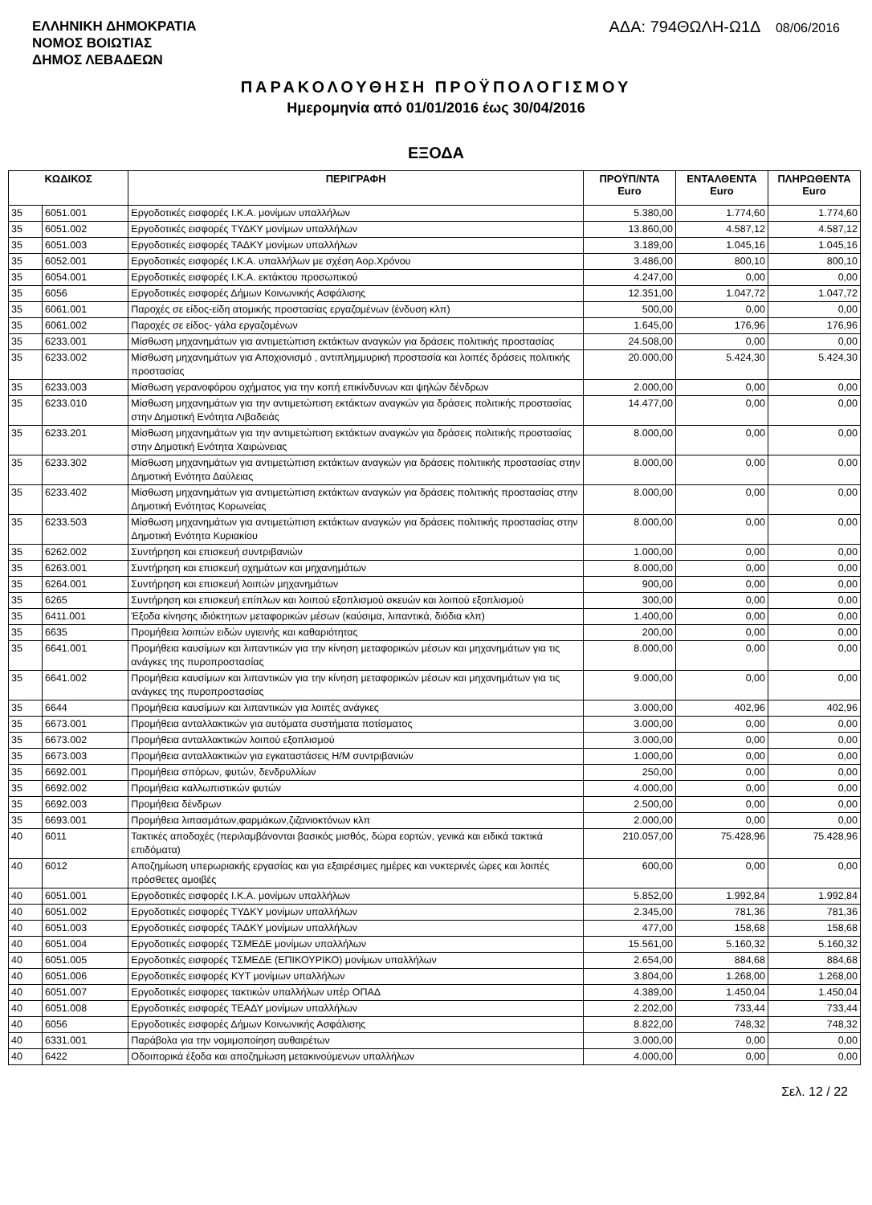ΕΛΛΗΝΙΚΗ ΔΗΜΟΚΡΑΤΙΑ
ΝΟΜΟΣ ΒΟΙΩΤΙΑΣ
ΔΗΜΟΣ ΛΕΒΑΔΕΩΝ
ΑΔΑ: 794ΘΩΛΗ-Ω1Δ 08/06/2016
ΠΑΡΑΚΟΛΟΥΘΗΣΗ ΠΡΟΫΠΟΛΟΓΙΣΜΟΥ
Ημερομηνία από 01/01/2016 έως 30/04/2016
ΕΞΟΔΑ
| ΚΩΔΙΚΟΣ | | ΠΕΡΙΓΡΑΦΗ | ΠΡΟΫΠ/ΝΤΑ Euro | ΕΝΤΑΛΘΕΝΤΑ Euro | ΠΛΗΡΩΘΕΝΤΑ Euro |
| --- | --- | --- | --- | --- | --- |
| 35 | 6051.001 | Εργοδοτικές εισφορές Ι.Κ.Α. μονίμων υπαλλήλων | 5.380,00 | 1.774,60 | 1.774,60 |
| 35 | 6051.002 | Εργοδοτικές εισφορές ΤΥΔΚΥ μονίμων υπαλλήλων | 13.860,00 | 4.587,12 | 4.587,12 |
| 35 | 6051.003 | Εργοδοτικές εισφορές ΤΑΔΚΥ μονίμων υπαλλήλων | 3.189,00 | 1.045,16 | 1.045,16 |
| 35 | 6052.001 | Εργοδοτικές εισφορές Ι.Κ.Α. υπαλλήλων με σχέση Αορ.Χρόνου | 3.486,00 | 800,10 | 800,10 |
| 35 | 6054.001 | Εργοδοτικές εισφορές Ι.Κ.Α. εκτάκτου προσωπικού | 4.247,00 | 0,00 | 0,00 |
| 35 | 6056 | Εργοδοτικές εισφορές Δήμων Κοινωνικής Ασφάλισης | 12.351,00 | 1.047,72 | 1.047,72 |
| 35 | 6061.001 | Παροχές σε είδος-είδη ατομικής προστασίας εργαζομένων (ένδυση κλπ) | 500,00 | 0,00 | 0,00 |
| 35 | 6061.002 | Παροχές σε είδος- γάλα εργαζομένων | 1.645,00 | 176,96 | 176,96 |
| 35 | 6233.001 | Μίσθωση μηχανημάτων για αντιμετώπιση εκτάκτων αναγκών για δράσεις πολιτικής προστασίας | 24.508,00 | 0,00 | 0,00 |
| 35 | 6233.002 | Μίσθωση μηχανημάτων για Αποχιονισμό , αντιπλημμυρική προστασία και λοιπές δράσεις πολιτικής προστασίας | 20.000,00 | 5.424,30 | 5.424,30 |
| 35 | 6233.003 | Μίσθωση γερανοφόρου οχήματος για την κοπή επικίνδυνων και ψηλών δένδρων | 2.000,00 | 0,00 | 0,00 |
| 35 | 6233.010 | Μίσθωση μηχανημάτων για την αντιμετώπιση εκτάκτων αναγκών για δράσεις πολιτικής προστασίας στην Δημοτική Ενότητα Λιβαδειάς | 14.477,00 | 0,00 | 0,00 |
| 35 | 6233.201 | Μίσθωση μηχανημάτων για την αντιμετώπιση εκτάκτων αναγκών για δράσεις πολιτικής προστασίας στην Δημοτική Ενότητα Χαιρώνειας | 8.000,00 | 0,00 | 0,00 |
| 35 | 6233.302 | Μίσθωση μηχανημάτων για αντιμετώπιση εκτάκτων αναγκών για δράσεις πολιτιικής προστασίας στην Δημοτική Ενότητα Δαύλειας | 8.000,00 | 0,00 | 0,00 |
| 35 | 6233.402 | Μίσθωση μηχανημάτων για αντιμετώπιση εκτάκτων αναγκών για δράσεις πολιτικής προστασίας στην Δημοτική Ενότητας Κορωνείας | 8.000,00 | 0,00 | 0,00 |
| 35 | 6233.503 | Μίσθωση μηχανημάτων για αντιμετώπιση εκτάκτων αναγκών για δράσεις πολιτικής προστασίας στην Δημοτική Ενότητα Κυριακίου | 8.000,00 | 0,00 | 0,00 |
| 35 | 6262.002 | Συντήρηση και επισκευή συντριβανιών | 1.000,00 | 0,00 | 0,00 |
| 35 | 6263.001 | Συντήρηση και επισκευή οχημάτων και μηχανημάτων | 8.000,00 | 0,00 | 0,00 |
| 35 | 6264.001 | Συντήρηση και επισκευή λοιπών μηχανημάτων | 900,00 | 0,00 | 0,00 |
| 35 | 6265 | Συντήρηση και επισκευή επίπλων και λοιπού εξοπλισμού σκευών και λοιπού εξοπλισμού | 300,00 | 0,00 | 0,00 |
| 35 | 6411.001 | Έξοδα κίνησης ιδιόκτητων μεταφορικών μέσων (καύσιμα, λιπαντικά, διόδια κλπ) | 1.400,00 | 0,00 | 0,00 |
| 35 | 6635 | Προμήθεια λοιπών ειδών υγιεινής και καθαριότητας | 200,00 | 0,00 | 0,00 |
| 35 | 6641.001 | Προμήθεια καυσίμων και λιπαντικών για την κίνηση μεταφορικών μέσων και μηχανημάτων για τις ανάγκες της πυροπροστασίας | 8.000,00 | 0,00 | 0,00 |
| 35 | 6641.002 | Προμήθεια καυσίμων και λιπαντικών για την κίνηση μεταφορικών μέσων και μηχανημάτων για τις ανάγκες της πυροπροστασίας | 9.000,00 | 0,00 | 0,00 |
| 35 | 6644 | Προμήθεια καυσίμων και λιπαντικών για λοιπές ανάγκες | 3.000,00 | 402,96 | 402,96 |
| 35 | 6673.001 | Προμήθεια ανταλλακτικών για αυτόματα συστήματα ποτίσματος | 3.000,00 | 0,00 | 0,00 |
| 35 | 6673.002 | Προμήθεια ανταλλακτικών λοιπού εξοπλισμού | 3.000,00 | 0,00 | 0,00 |
| 35 | 6673.003 | Προμήθεια ανταλλακτικών για εγκαταστάσεις Η/Μ συντριβανιών | 1.000,00 | 0,00 | 0,00 |
| 35 | 6692.001 | Προμήθεια σπόρων, φυτών, δενδρυλλίων | 250,00 | 0,00 | 0,00 |
| 35 | 6692.002 | Προμήθεια καλλωπιστικών φυτών | 4.000,00 | 0,00 | 0,00 |
| 35 | 6692.003 | Προμήθεια δένδρων | 2.500,00 | 0,00 | 0,00 |
| 35 | 6693.001 | Προμήθεια λιπασμάτων,φαρμάκων,ζιζανιοκτόνων κλπ | 2.000,00 | 0,00 | 0,00 |
| 40 | 6011 | Τακτικές αποδοχές (περιλαμβάνονται βασικός μισθός, δώρα εορτών, γενικά και ειδικά τακτικά επιδόματα) | 210.057,00 | 75.428,96 | 75.428,96 |
| 40 | 6012 | Αποζημίωση υπερωριακής εργασίας και για εξαιρέσιμες ημέρες και νυκτερινές ώρες και λοιπές πρόσθετες αμοιβές | 600,00 | 0,00 | 0,00 |
| 40 | 6051.001 | Εργοδοτικές εισφορές Ι.Κ.Α. μονίμων υπαλλήλων | 5.852,00 | 1.992,84 | 1.992,84 |
| 40 | 6051.002 | Εργοδοτικές εισφορές ΤΥΔΚΥ μονίμων υπαλλήλων | 2.345,00 | 781,36 | 781,36 |
| 40 | 6051.003 | Εργοδοτικές εισφορές ΤΑΔΚΥ μονίμων υπαλλήλων | 477,00 | 158,68 | 158,68 |
| 40 | 6051.004 | Εργοδοτικές εισφορές ΤΣΜΕΔΕ μονίμων υπαλλήλων | 15.561,00 | 5.160,32 | 5.160,32 |
| 40 | 6051.005 | Εργοδοτικές εισφορές ΤΣΜΕΔΕ (ΕΠΙΚΟΥΡΙΚΟ) μονίμων υπαλλήλων | 2.654,00 | 884,68 | 884,68 |
| 40 | 6051.006 | Εργοδοτικές εισφορές ΚΥΤ μονίμων υπαλλήλων | 3.804,00 | 1.268,00 | 1.268,00 |
| 40 | 6051.007 | Εργοδοτικές εισφορες τακτικών υπαλλήλων υπέρ ΟΠΑΔ | 4.389,00 | 1.450,04 | 1.450,04 |
| 40 | 6051.008 | Εργοδοτικές εισφορές ΤΕΑΔΥ μονίμων υπαλλήλων | 2.202,00 | 733,44 | 733,44 |
| 40 | 6056 | Εργοδοτικές εισφορές Δήμων Κοινωνικής Ασφάλισης | 8.822,00 | 748,32 | 748,32 |
| 40 | 6331.001 | Παράβολα για την νομιμοποίηση αυθαιρέτων | 3.000,00 | 0,00 | 0,00 |
| 40 | 6422 | Οδοιπορικά έξοδα και αποζημίωση μετακινούμενων υπαλλήλων | 4.000,00 | 0,00 | 0,00 |
Σελ. 12 / 22